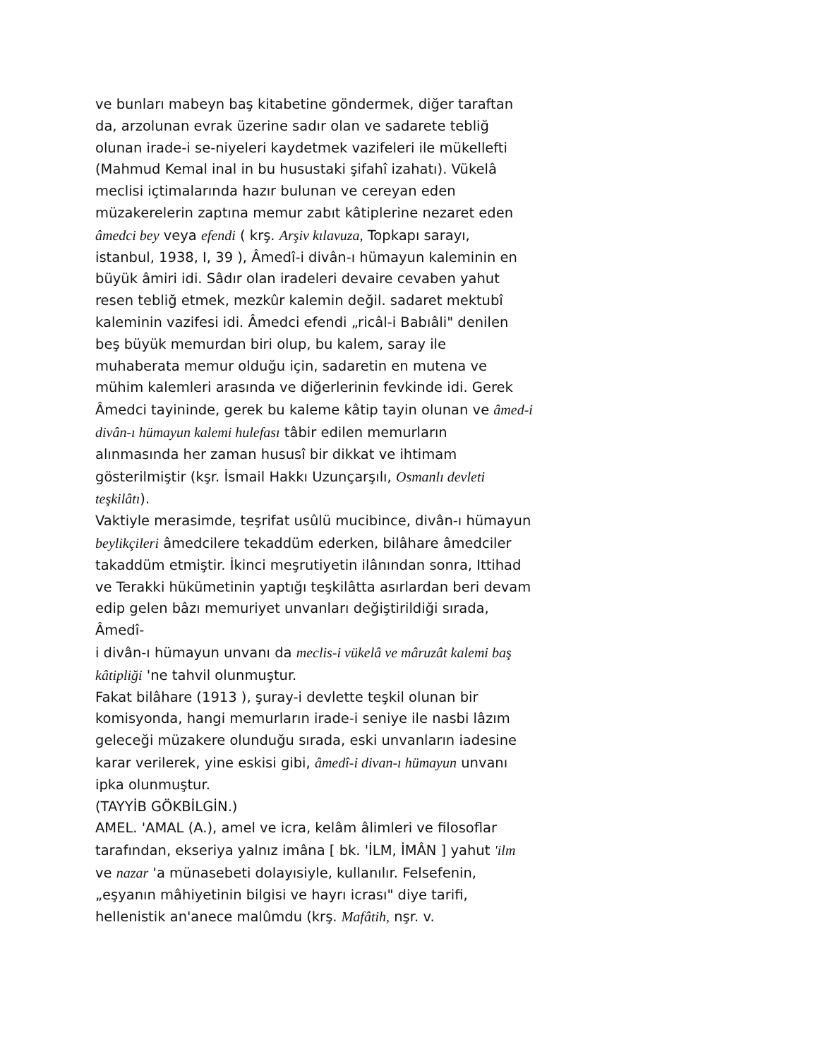ve bunları mabeyn baş kitabetine göndermek, diğer taraftan da, arzolunan evrak üzerine sadır olan ve sadarete tebliğ olunan irade-i se-niyeleri kaydetmek vazifeleri ile mükellefti (Mahmud Kemal inal in bu husustaki şifahî izahatı). Vükelâ meclisi içtimalarında hazır bulunan ve cereyan eden müzakerelerin zaptına memur zabıt kâtiplerine nezaret eden âmedci bey veya efendi ( krş. Arşiv kılavuza, Topkapı sarayı, istanbul, 1938, I, 39 ), Âmedî-i divân-ı hümayun kaleminin en büyük âmiri idi. Sâdır olan iradeleri devaire cevaben yahut resen tebliğ etmek, mezkûr kalemin değil. sadaret mektubî kaleminin vazifesi idi. Âmedci efendi „ricâl-i Babıâli" denilen beş büyük memurdan biri olup, bu kalem, saray ile muhaberata memur olduğu için, sadaretin en mutena ve mühim kalemleri arasında ve diğerlerinin fevkinde idi. Gerek Âmedci tayininde, gerek bu kaleme kâtip tayin olunan ve âmed-i divân-ı hümayun kalemi hulefası tâbir edilen memurların alınmasında her zaman hususî bir dikkat ve ihtimam gösterilmiştir (kşr. İsmail Hakkı Uzunçarşılı, Osmanlı devleti teşkilâtı).
Vaktiyle merasimde, teşrifat usûlü mucibince, divân-ı hümayun beylikçileri âmedcilere tekaddüm ederken, bilâhare âmedciler takaddüm etmiştir. İkinci meşrutiyetin ilânından sonra, Ittihad ve Terakki hükümetinin yaptığı teşkilâtta asırlardan beri devam edip gelen bâzı memuriyet unvanları değiştirildiği sırada, Âmedî-
i divân-ı hümayun unvanı da meclis-i vükelâ ve mâruzât kalemi baş kâtipliği 'ne tahvil olunmuştur.
Fakat bilâhare (1913 ), şuray-i devlette teşkil olunan bir komisyonda, hangi memurların irade-i seniye ile nasbi lâzım geleceği müzakere olunduğu sırada, eski unvanların iadesine karar verilerek, yine eskisi gibi, âmedî-i divan-ı hümayun unvanı ipka olunmuştur.
(TAYYİB GÖKBİLGİN.)
AMEL. 'AMAL (A.), amel ve icra, kelâm âlimleri ve filosoflar tarafından, ekseriya yalnız imâna [ bk. 'İLM, İMÂN ] yahut 'ilm ve nazar 'a münasebeti dolayısiyle, kullanılır. Felsefenin, „eşyanın mâhiyetinin bilgisi ve hayrı icrası" diye tarifi, hellenistik an'anece malûmdu (krş. Mafâtih, nşr. v.